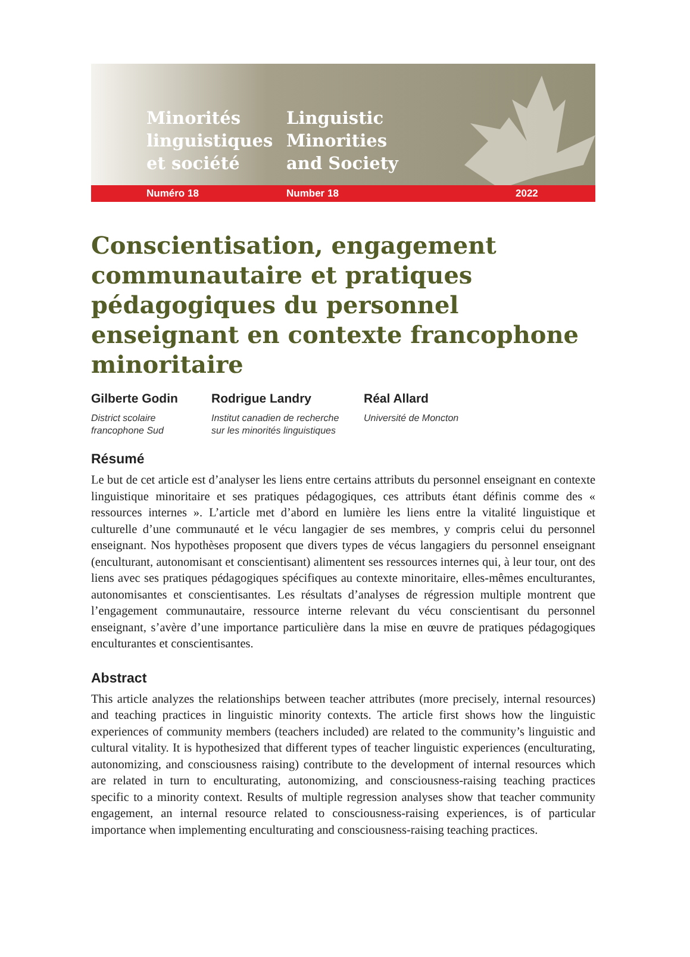Minorités linguistiques et société
Linguistic Minorities and Society
Numéro 18 Number 18 2022
Conscientisation, engagement communautaire et pratiques pédagogiques du personnel enseignant en contexte francophone minoritaire
Gilberte Godin
District scolaire
francophone Sud
Rodrigue Landry
Institut canadien de recherche
sur les minorités linguistiques
Réal Allard
Université de Moncton
Résumé
Le but de cet article est d’analyser les liens entre certains attributs du personnel enseignant en contexte linguistique minoritaire et ses pratiques pédagogiques, ces attributs étant définis comme des « ressources internes ». L’article met d’abord en lumière les liens entre la vitalité linguistique et culturelle d’une communauté et le vécu langagier de ses membres, y compris celui du personnel enseignant. Nos hypothèses proposent que divers types de vécus langagiers du personnel enseignant (enculturant, autonomisant et conscientisant) alimentent ses ressources internes qui, à leur tour, ont des liens avec ses pratiques pédagogiques spécifiques au contexte minoritaire, elles-mêmes enculturantes, autonomisantes et conscientisantes. Les résultats d’analyses de régression multiple montrent que l’engagement communautaire, ressource interne relevant du vécu conscientisant du personnel enseignant, s’avère d’une importance particulière dans la mise en œuvre de pratiques pédagogiques enculturantes et conscientisantes.
Abstract
This article analyzes the relationships between teacher attributes (more precisely, internal resources) and teaching practices in linguistic minority contexts. The article first shows how the linguistic experiences of community members (teachers included) are related to the community’s linguistic and cultural vitality. It is hypothesized that different types of teacher linguistic experiences (enculturating, autonomizing, and consciousness raising) contribute to the development of internal resources which are related in turn to enculturating, autonomizing, and consciousness-raising teaching practices specific to a minority context. Results of multiple regression analyses show that teacher community engagement, an internal resource related to consciousness-raising experiences, is of particular importance when implementing enculturating and consciousness-raising teaching practices.